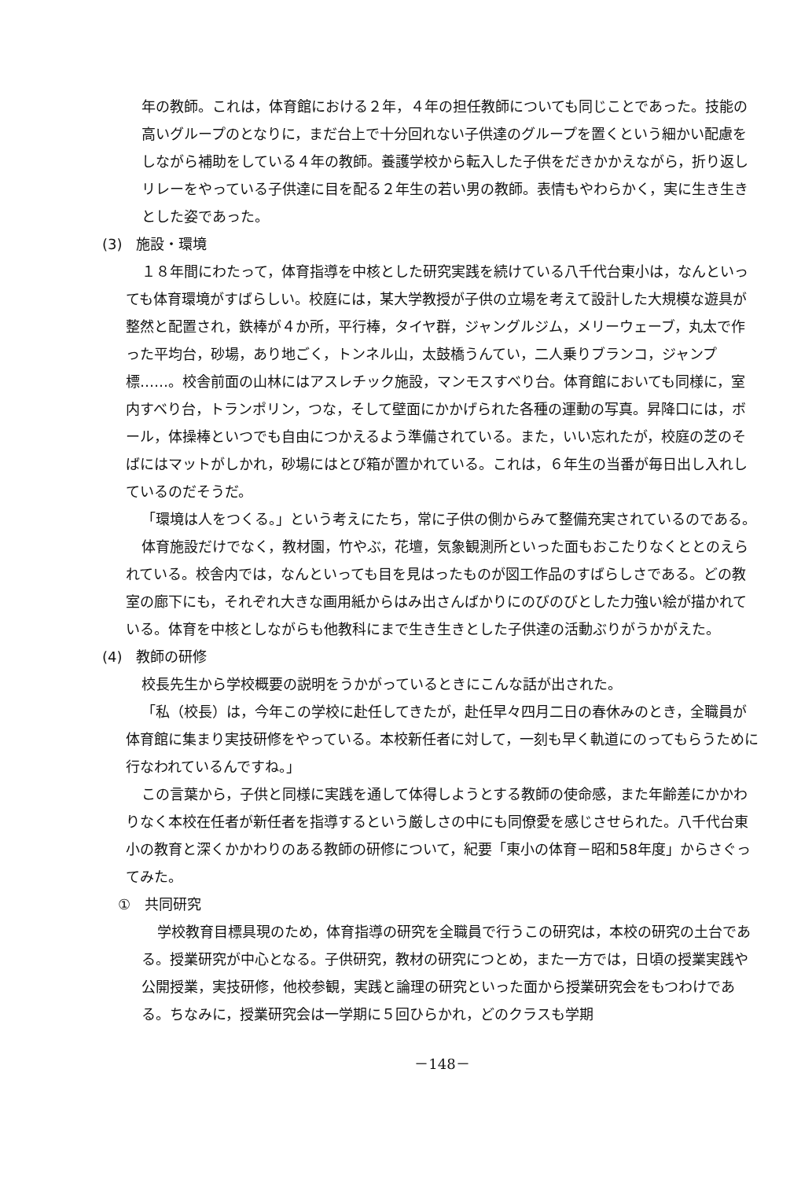年の教師。これは，体育館における２年，４年の担任教師についても同じことであった。技能の高いグループのとなりに，まだ台上で十分回れない子供達のグループを置くという細かい配慮をしながら補助をしている４年の教師。養護学校から転入した子供をだきかかえながら，折り返しリレーをやっている子供達に目を配る２年生の若い男の教師。表情もやわらかく，実に生き生きとした姿であった。
(3)　施設・環境
１８年間にわたって，体育指導を中核とした研究実践を続けている八千代台東小は，なんといっても体育環境がすばらしい。校庭には，某大学教授が子供の立場を考えて設計した大規模な遊具が整然と配置され，鉄棒が４か所，平行棒，タイヤ群，ジャングルジム，メリーウェーブ，丸太で作った平均台，砂場，あり地ごく，トンネル山，太鼓橋うんてい，二人乗りブランコ，ジャンプ標……。校舎前面の山林にはアスレチック施設，マンモスすべり台。体育館においても同様に，室内すべり台，トランポリン，つな，そして壁面にかかげられた各種の運動の写真。昇降口には，ボール，体操棒といつでも自由につかえるよう準備されている。また，いい忘れたが，校庭の芝のそばにはマットがしかれ，砂場にはとび箱が置かれている。これは，６年生の当番が毎日出し入れしているのだそうだ。
「環境は人をつくる。」という考えにたち，常に子供の側からみて整備充実されているのである。
体育施設だけでなく，教材園，竹やぶ，花壇，気象観測所といった面もおこたりなくととのえられている。校舎内では，なんといっても目を見はったものが図工作品のすばらしさである。どの教室の廊下にも，それぞれ大きな画用紙からはみ出さんばかりにのびのびとした力強い絵が描かれている。体育を中核としながらも他教科にまで生き生きとした子供達の活動ぶりがうかがえた。
(4)　教師の研修
校長先生から学校概要の説明をうかがっているときにこんな話が出された。
「私（校長）は，今年この学校に赴任してきたが，赴任早々四月二日の春休みのとき，全職員が体育館に集まり実技研修をやっている。本校新任者に対して，一刻も早く軌道にのってもらうために行なわれているんですね。」
この言葉から，子供と同様に実践を通して体得しようとする教師の使命感，また年齢差にかかわりなく本校在任者が新任者を指導するという厳しさの中にも同僚愛を感じさせられた。八千代台東小の教育と深くかかわりのある教師の研修について，紀要「東小の体育－昭和58年度」からさぐってみた。
①　共同研究
学校教育目標具現のため，体育指導の研究を全職員で行うこの研究は，本校の研究の土台である。授業研究が中心となる。子供研究，教材の研究につとめ，また一方では，日頃の授業実践や公開授業，実技研修，他校参観，実践と論理の研究といった面から授業研究会をもつわけである。ちなみに，授業研究会は一学期に５回ひらかれ，どのクラスも学期
－148－